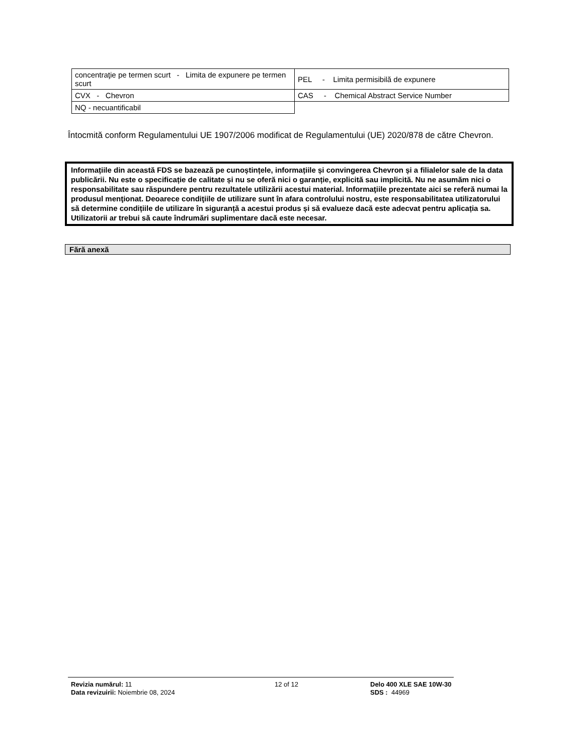| concentraţie pe termen scurt - Limita de expunere pe termen scurt | PEL - Limita permisibilă de expunere |
| CVX - Chevron | CAS - Chemical Abstract Service Number |
| NQ - necuantificabil | |
Întocmită conform Regulamentului UE 1907/2006 modificat de Regulamentului (UE) 2020/878 de către Chevron.
Informațiile din această FDS se bazează pe cunoștințele, informațiile și convingerea Chevron și a filialelor sale de la data publicării. Nu este o specificație de calitate și nu se oferă nici o garanție, explicită sau implicită. Nu ne asumăm nici o responsabilitate sau răspundere pentru rezultatele utilizării acestui material. Informaţiile prezentate aici se referă numai la produsul menţionat. Deoarece condiţiile de utilizare sunt în afara controlului nostru, este responsabilitatea utilizatorului să determine condițiile de utilizare în siguranță a acestui produs și să evalueze dacă este adecvat pentru aplicația sa. Utilizatorii ar trebui să caute îndrumări suplimentare dacă este necesar.
Fără anexă
Revizia numărul: 11
Data revizuirii: Noiembrie 08, 2024
12 of 12 Delo 400 XLE SAE 10W-30
SDS : 44969